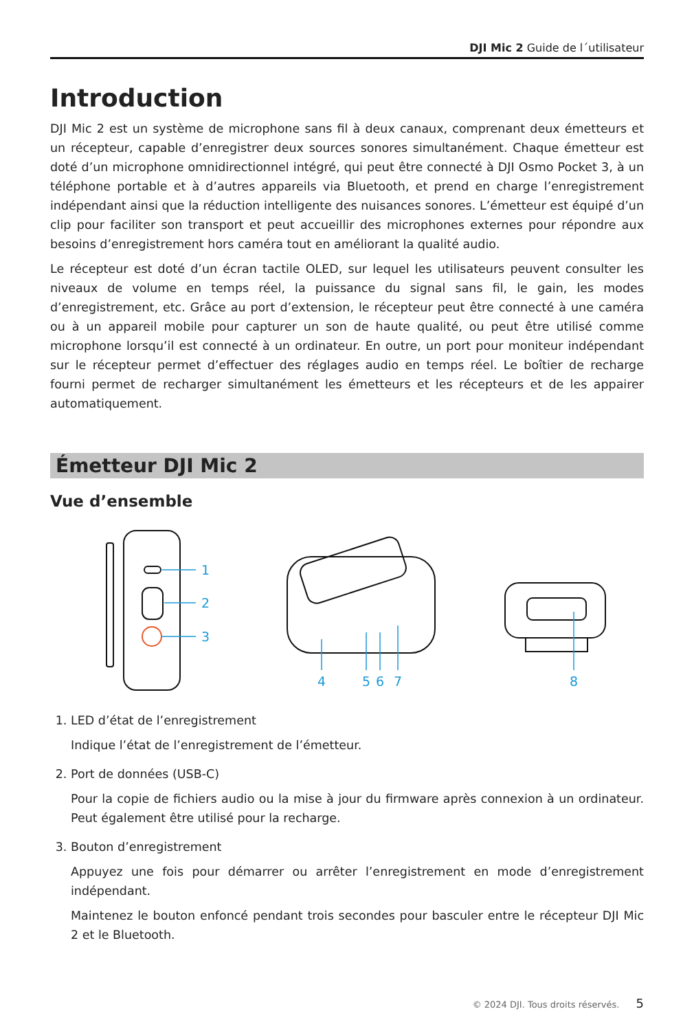DJI Mic 2 Guide de l´utilisateur
Introduction
DJI Mic 2 est un système de microphone sans fil à deux canaux, comprenant deux émetteurs et un récepteur, capable d’enregistrer deux sources sonores simultanément. Chaque émetteur est doté d’un microphone omnidirectionnel intégré, qui peut être connecté à DJI Osmo Pocket 3, à un téléphone portable et à d’autres appareils via Bluetooth, et prend en charge l’enregistrement indépendant ainsi que la réduction intelligente des nuisances sonores. L’émetteur est équipé d’un clip pour faciliter son transport et peut accueillir des microphones externes pour répondre aux besoins d’enregistrement hors caméra tout en améliorant la qualité audio.
Le récepteur est doté d’un écran tactile OLED, sur lequel les utilisateurs peuvent consulter les niveaux de volume en temps réel, la puissance du signal sans fil, le gain, les modes d’enregistrement, etc. Grâce au port d’extension, le récepteur peut être connecté à une caméra ou à un appareil mobile pour capturer un son de haute qualité, ou peut être utilisé comme microphone lorsqu’il est connecté à un ordinateur. En outre, un port pour moniteur indépendant sur le récepteur permet d’effectuer des réglages audio en temps réel. Le boîtier de recharge fourni permet de recharger simultanément les émetteurs et les récepteurs et de les appairer automatiquement.
Émetteur DJI Mic 2
Vue d’ensemble
1
2
3
4
5
6
7
8
1. LED d’état de l’enregistrement
Indique l’état de l’enregistrement de l’émetteur.
2. Port de données (USB-C)
Pour la copie de fichiers audio ou la mise à jour du firmware après connexion à un ordinateur. Peut également être utilisé pour la recharge.
3. Bouton d’enregistrement
Appuyez une fois pour démarrer ou arrêter l’enregistrement en mode d’enregistrement indépendant.
Maintenez le bouton enfoncé pendant trois secondes pour basculer entre le récepteur DJI Mic 2 et le Bluetooth.
© 2024 DJI. Tous droits réservés. 5